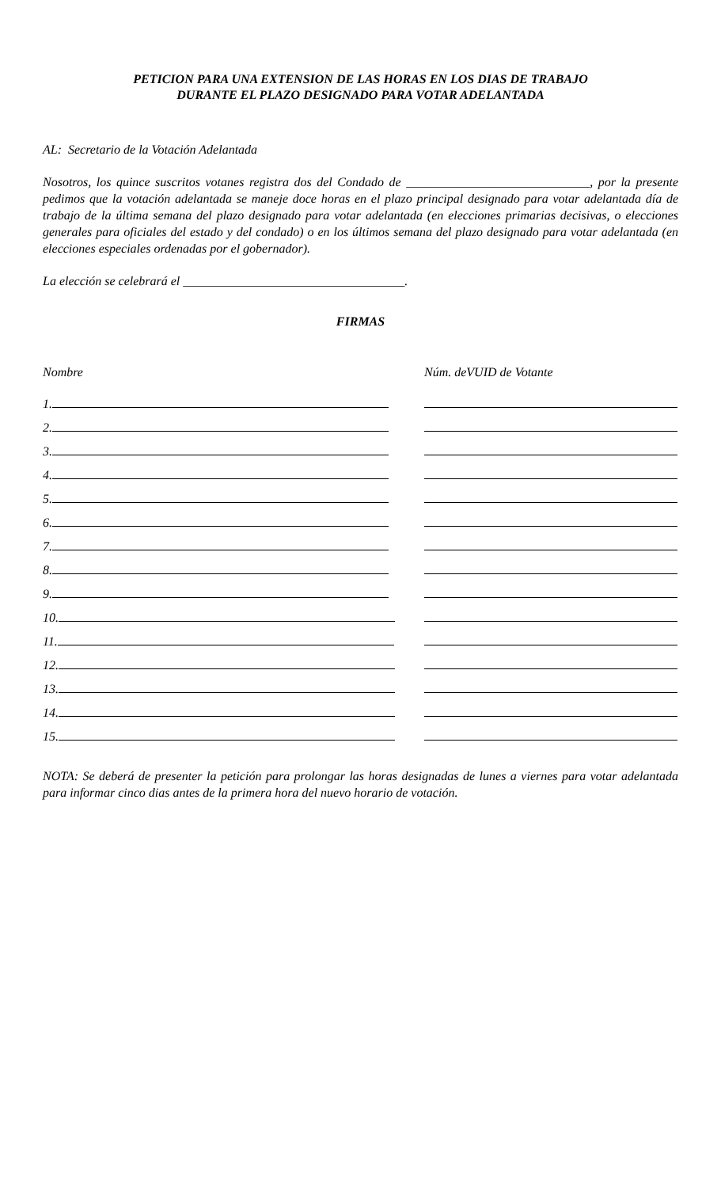PETICION PARA UNA EXTENSION DE LAS HORAS EN LOS DIAS DE TRABAJO
DURANTE EL PLAZO DESIGNADO PARA VOTAR ADELANTADA
AL: Secretario de la Votación Adelantada
Nosotros, los quince suscritos votanes registra dos del Condado de _____________________________, por la presente pedimos que la votación adelantada se maneje doce horas en el plazo principal designado para votar adelantada día de trabajo de la última semana del plazo designado para votar adelantada (en elecciones primarias decisivas, o elecciones generales para oficiales del estado y del condado) o en los últimos semana del plazo designado para votar adelantada (en elecciones especiales ordenadas por el gobernador).
La elección se celebrará el ___________________________________.
FIRMAS
| Nombre | Núm. deVUID de Votante |
| 1. | |
| 2. | |
| 3. | |
| 4. | |
| 5. | |
| 6. | |
| 7. | |
| 8. | |
| 9. | |
| 10. | |
| 11. | |
| 12. | |
| 13. | |
| 14. | |
| 15. | |
NOTA: Se deberá de presenter la petición para prolongar las horas designadas de lunes a viernes para votar adelantada para informar cinco dias antes de la primera hora del nuevo horario de votación.